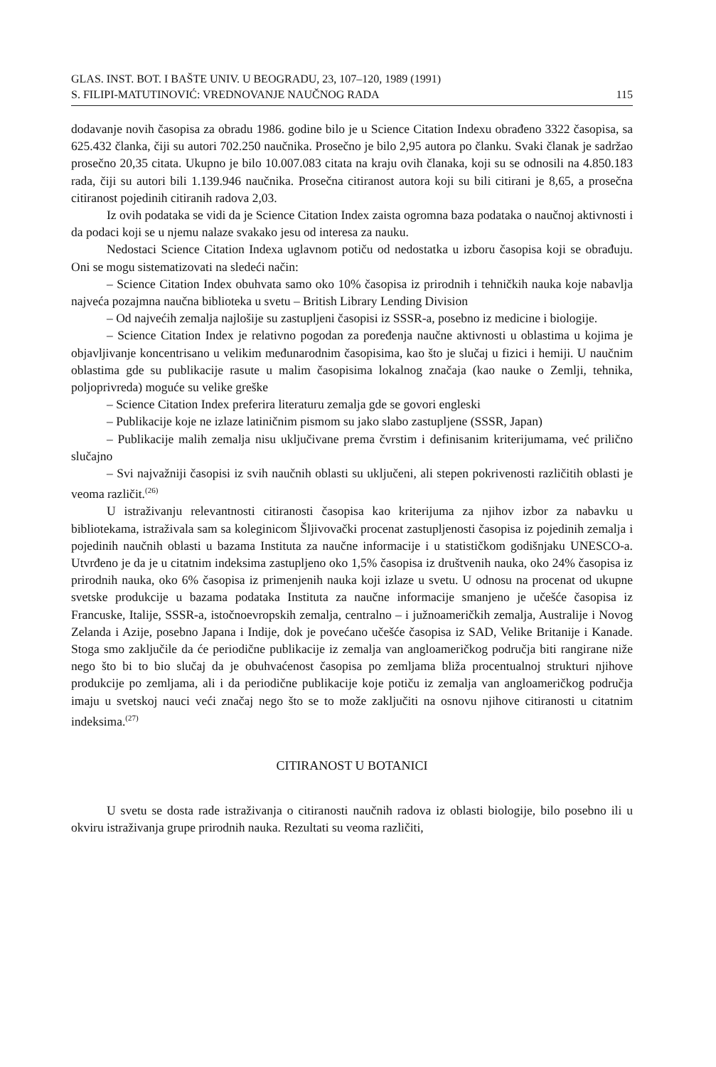GLAS. INST. BOT. I BAŠTE UNIV. U BEOGRADU, 23, 107–120, 1989 (1991)
S. FILIPI-MATUTINOVIĆ: VREDNOVANJE NAUČNOG RADA 115
dodavanje novih časopisa za obradu 1986. godine bilo je u Science Citation Indexu obrađeno 3322 časopisa, sa 625.432 članka, čiji su autori 702.250 naučnika. Prosečno je bilo 2,95 autora po članku. Svaki članak je sadržao prosečno 20,35 citata. Ukupno je bilo 10.007.083 citata na kraju ovih članaka, koji su se odnosili na 4.850.183 rada, čiji su autori bili 1.139.946 naučnika. Prosečna citiranost autora koji su bili citirani je 8,65, a prosečna citiranost pojedinih citiranih radova 2,03.
Iz ovih podataka se vidi da je Science Citation Index zaista ogromna baza podataka o naučnoj aktivnosti i da podaci koji se u njemu nalaze svakako jesu od interesa za nauku.
Nedostaci Science Citation Indexa uglavnom potiču od nedostatka u izboru časopisa koji se obrađuju. Oni se mogu sistematizovati na sledeći način:
– Science Citation Index obuhvata samo oko 10% časopisa iz prirodnih i tehničkih nauka koje nabavlja najveća pozajmna naučna biblioteka u svetu – British Library Lending Division
– Od najvećih zemalja najlošije su zastupljeni časopisi iz SSSR-a, posebno iz medicine i biologije.
– Science Citation Index je relativno pogodan za poređenja naučne aktivnosti u oblastima u kojima je objavljivanje koncentrisano u velikim međunarodnim časopisima, kao što je slučaj u fizici i hemiji. U naučnim oblastima gde su publikacije rasute u malim časopisima lokalnog značaja (kao nauke o Zemlji, tehnika, poljoprivreda) moguće su velike greške
– Science Citation Index preferira literaturu zemalja gde se govori engleski
– Publikacije koje ne izlaze latiničnim pismom su jako slabo zastupljene (SSSR, Japan)
– Publikacije malih zemalja nisu uključivane prema čvrstim i definisanim kriterijumama, već prilično slučajno
– Svi najvažniji časopisi iz svih naučnih oblasti su uključeni, ali stepen pokrivenosti različitih oblasti je veoma različit.<sup>(26)</sup>
U istraživanju relevantnosti citiranosti časopisa kao kriterijuma za njihov izbor za nabavku u bibliotekama, istraživala sam sa koleginicom Šljivovački procenat zastupljenosti časopisa iz pojedinih zemalja i pojedinih naučnih oblasti u bazama Instituta za naučne informacije i u statističkom godišnjaku UNESCO-a. Utvrđeno je da je u citatnim indeksima zastupljeno oko 1,5% časopisa iz društvenih nauka, oko 24% časopisa iz prirodnih nauka, oko 6% časopisa iz primenjenih nauka koji izlaze u svetu. U odnosu na procenat od ukupne svetske produkcije u bazama podataka Instituta za naučne informacije smanjeno je učešće časopisa iz Francuske, Italije, SSSR-a, istočnoevropskih zemalja, centralno – i južnoameričkih zemalja, Australije i Novog Zelanda i Azije, posebno Japana i Indije, dok je povećano učešće časopisa iz SAD, Velike Britanije i Kanade. Stoga smo zaključile da će periodične publikacije iz zemalja van angloameričkog područja biti rangirane niže nego što bi to bio slučaj da je obuhvaćenost časopisa po zemljama bliža procentualnoj strukturi njihove produkcije po zemljama, ali i da periodične publikacije koje potiču iz zemalja van angloameričkog područja imaju u svetskoj nauci veći značaj nego što se to može zaključiti na osnovu njihove citiranosti u citatnim indeksima.<sup>(27)</sup>
CITIRANOST U BOTANICI
U svetu se dosta rade istraživanja o citiranosti naučnih radova iz oblasti biologije, bilo posebno ili u okviru istraživanja grupe prirodnih nauka. Rezultati su veoma različiti,